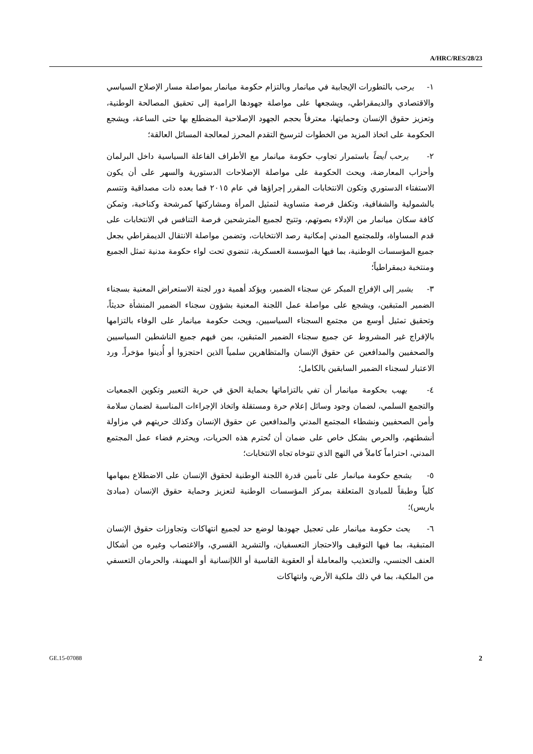A/HRC/RES/28/23
١- يرحب بالتطورات الإيجابية في ميانمار وبالتزام حكومة ميانمار بمواصلة مسار الإصلاح السياسي والاقتصادي والديمقراطي، ويشجعها على مواصلة جهودها الرامية إلى تحقيق المصالحة الوطنية، وتعزيز حقوق الإنسان وحمايتها، معترفاً بحجم الجهود الإصلاحية المضطلع بها حتى الساعة، ويشجع الحكومة على اتخاذ المزيد من الخطوات لترسيخ التقدم المحرز لمعالجة المسائل العالقة؛
٢- يرحب أيضاً باستمرار تجاوب حكومة ميانمار مع الأطراف الفاعلة السياسية داخل البرلمان وأحزاب المعارضة، ويحث الحكومة على مواصلة الإصلاحات الدستورية والسهر على أن يكون الاستفتاء الدستوري وتكون الانتخابات المقرر إجراؤها في عام ٢٠١٥ فما بعده ذات مصداقية وتتسم بالشمولية والشفافية، وتكفل فرصة متساوية لتمثيل المرأة ومشاركتها كمرشحة وكناخبة، وتمكن كافة سكان ميانمار من الإدلاء بصوتهم، وتتيح لجميع المترشحين فرصة التنافس في الانتخابات على قدم المساواة، وللمجتمع المدني إمكانية رصد الانتخابات، وتضمن مواصلة الانتقال الديمقراطي بجعل جميع المؤسسات الوطنية، بما فيها المؤسسة العسكرية، تنضوي تحت لواء حكومة مدنية تمثل الجميع ومنتخبة ديمقراطياً؛
٣- يشير إلى الإفراج المبكر عن سجناء الضمير، ويؤكد أهمية دور لجنة الاستعراض المعنية بسجناء الضمير المتبقين، ويشجع على مواصلة عمل اللجنة المعنية بشؤون سجناء الضمير المنشأة حديثاً، وتحقيق تمثيل أوسع من مجتمع السجناء السياسيين، ويحث حكومة ميانمار على الوفاء بالتزامها بالإفراج غير المشروط عن جميع سجناء الضمير المتبقين، بمن فيهم جميع الناشطين السياسيين والصحفيين والمدافعين عن حقوق الإنسان والمتظاهرين سلمياً الذين احتجزوا أو أُدينوا مؤخراً، ورد الاعتبار لسجناء الضمير السابقين بالكامل؛
٤- يهيب بحكومة ميانمار أن تفي بالتزاماتها بحماية الحق في حرية التعبير وتكوين الجمعيات والتجمع السلمي، لضمان وجود وسائل إعلام حرة ومستقلة واتخاذ الإجراءات المناسبة لضمان سلامة وأمن الصحفيين ونشطاء المجتمع المدني والمدافعين عن حقوق الإنسان وكذلك حريتهم في مزاولة أنشطتهم، والحرص بشكل خاص على ضمان أن تُحترم هذه الحريات، ويحترم فضاء عمل المجتمع المدني، احتراماً كاملاً في النهج الذي تتوخاه تجاه الانتخابات؛
٥- يشجع حكومة ميانمار على تأمين قدرة اللجنة الوطنية لحقوق الإنسان على الاضطلاع بمهامها كلياً وطبقاً للمبادئ المتعلقة بمركز المؤسسات الوطنية لتعزيز وحماية حقوق الإنسان (مبادئ باريس)؛
٦- يحث حكومة ميانمار على تعجيل جهودها لوضع حد لجميع انتهاكات وتجاوزات حقوق الإنسان المتبقية، بما فيها التوقيف والاحتجاز التعسفيان، والتشريد القسري، والاغتصاب وغيره من أشكال العنف الجنسي، والتعذيب والمعاملة أو العقوبة القاسية أو اللاإنسانية أو المهينة، والحرمان التعسفي من الملكية، بما في ذلك ملكية الأرض، وانتهاكات
GE.15-07088 2